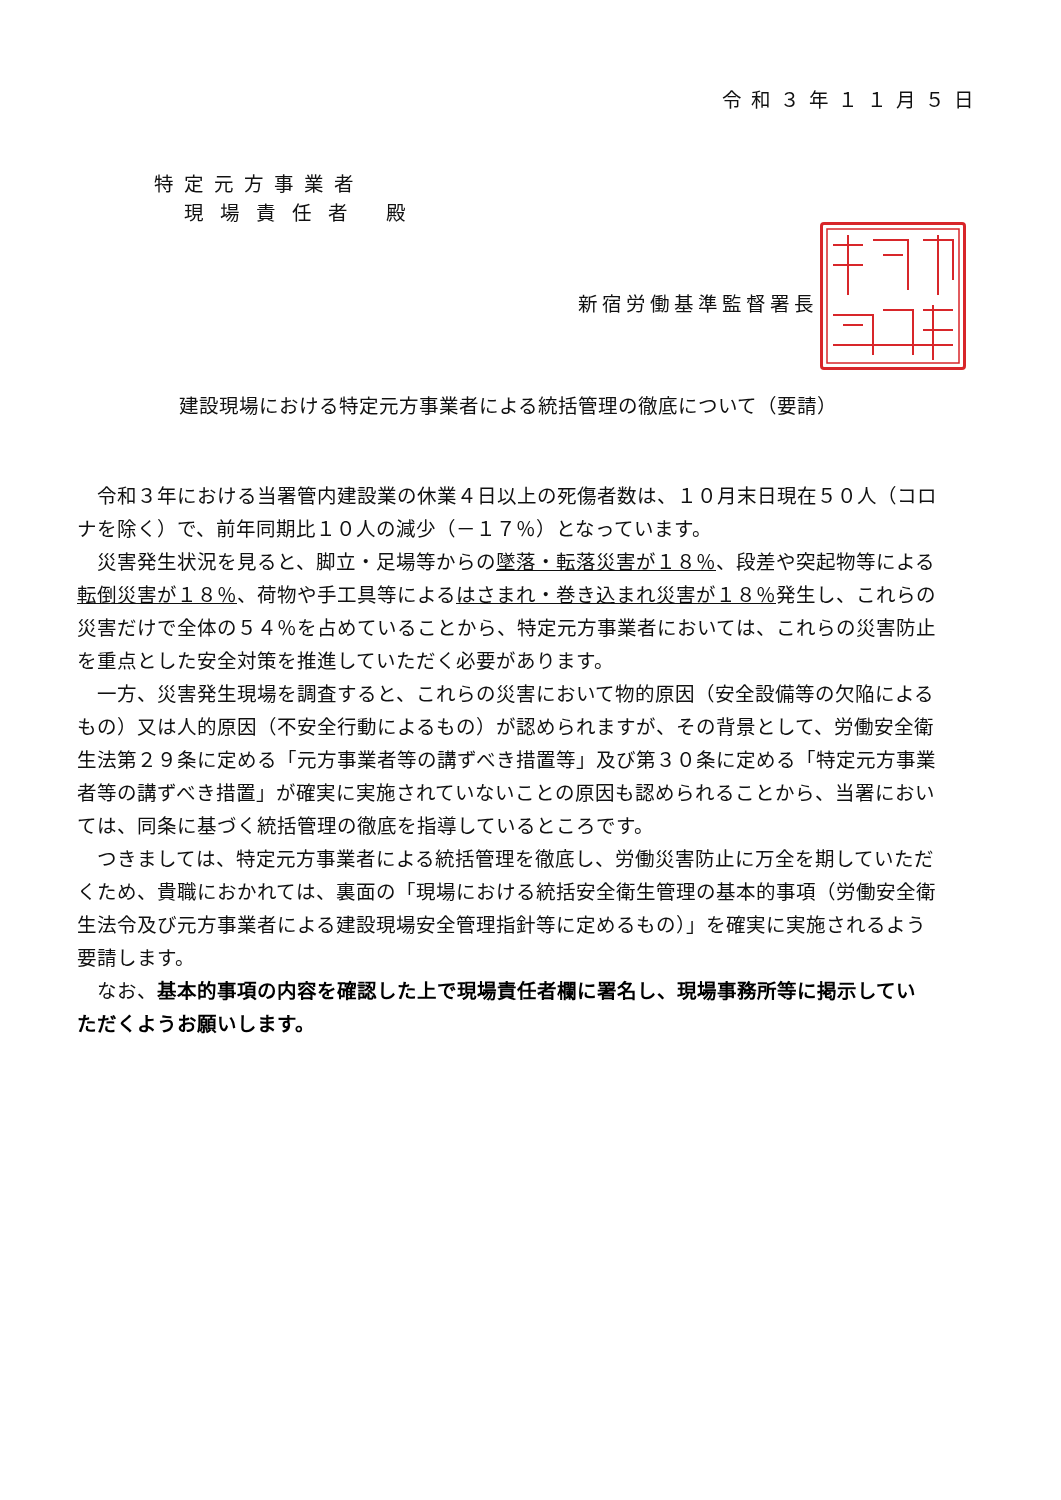令和３年１１月５日
特定元方事業者
現場責任者 殿
新宿労働基準監督署長
建設現場における特定元方事業者による統括管理の徹底について（要請）
　令和３年における当署管内建設業の休業４日以上の死傷者数は、１０月末日現在５０人（コロ
ナを除く）で、前年同期比１０人の減少（－１７％）となっています。
　災害発生状況を見ると、脚立・足場等からの墜落・転落災害が１８％、段差や突起物等による
転倒災害が１８％、荷物や手工具等によるはさまれ・巻き込まれ災害が１８％発生し、これらの
災害だけで全体の５４％を占めていることから、特定元方事業者においては、これらの災害防止
を重点とした安全対策を推進していただく必要があります。
　一方、災害発生現場を調査すると、これらの災害において物的原因（安全設備等の欠陥による
もの）又は人的原因（不安全行動によるもの）が認められますが、その背景として、労働安全衛
生法第２９条に定める「元方事業者等の講ずべき措置等」及び第３０条に定める「特定元方事業
者等の講ずべき措置」が確実に実施されていないことの原因も認められることから、当署におい
ては、同条に基づく統括管理の徹底を指導しているところです。
　つきましては、特定元方事業者による統括管理を徹底し、労働災害防止に万全を期していただ
くため、貴職におかれては、裏面の「現場における統括安全衛生管理の基本的事項（労働安全衛
生法令及び元方事業者による建設現場安全管理指針等に定めるもの）」を確実に実施されるよう
要請します。
　なお、基本的事項の内容を確認した上で現場責任者欄に署名し、現場事務所等に掲示してい
ただくようお願いします。